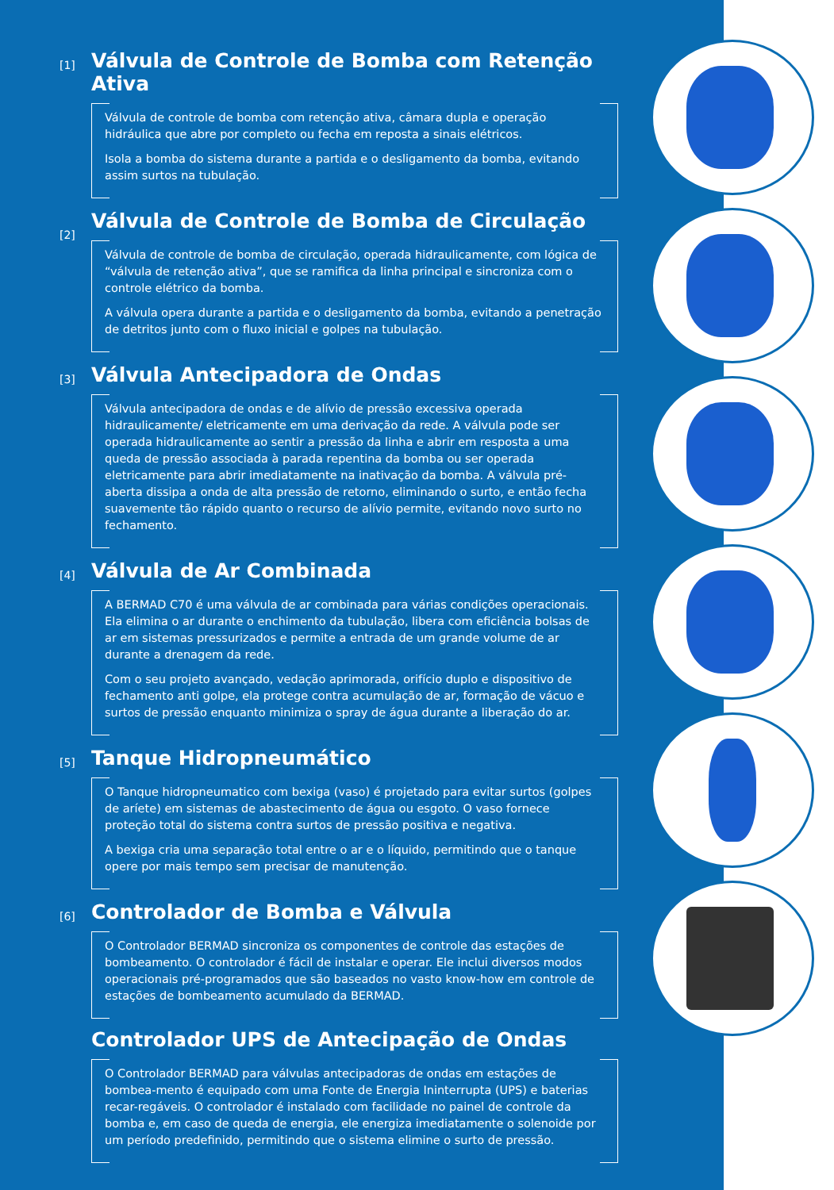[1]
Válvula de Controle de Bomba com Retenção Ativa
Válvula de controle de bomba com retenção ativa, câmara dupla e operação hidráulica que abre por completo ou fecha em reposta a sinais elétricos.
Isola a bomba do sistema durante a partida e o desligamento da bomba, evitando assim surtos na tubulação.
[2]
Válvula de Controle de Bomba de Circulação
Válvula de controle de bomba de circulação, operada hidraulicamente, com lógica de “válvula de retenção ativa”, que se ramifica da linha principal e sincroniza com o controle elétrico da bomba.
A válvula opera durante a partida e o desligamento da bomba, evitando a penetração de detritos junto com o fluxo inicial e golpes na tubulação.
[3]
Válvula Antecipadora de Ondas
Válvula antecipadora de ondas e de alívio de pressão excessiva operada hidraulicamente/ eletricamente em uma derivação da rede. A válvula pode ser operada hidraulicamente ao sentir a pressão da linha e abrir em resposta a uma queda de pressão associada à parada repentina da bomba ou ser operada eletricamente para abrir imediatamente na inativação da bomba. A válvula pré-aberta dissipa a onda de alta pressão de retorno, eliminando o surto, e então fecha suavemente tão rápido quanto o recurso de alívio permite, evitando novo surto no fechamento.
[4]
Válvula de Ar Combinada
A BERMAD C70 é uma válvula de ar combinada para várias condições operacionais. Ela elimina o ar durante o enchimento da tubulação, libera com eficiência bolsas de ar em sistemas pressurizados e permite a entrada de um grande volume de ar durante a drenagem da rede.
Com o seu projeto avançado, vedação aprimorada, orifício duplo e dispositivo de fechamento anti golpe, ela protege contra acumulação de ar, formação de vácuo e surtos de pressão enquanto minimiza o spray de água durante a liberação do ar.
[5]
Tanque Hidropneumático
O Tanque hidropneumatico com bexiga (vaso) é projetado para evitar surtos (golpes de aríete) em sistemas de abastecimento de água ou esgoto. O vaso fornece proteção total do sistema contra surtos de pressão positiva e negativa.
A bexiga cria uma separação total entre o ar e o líquido, permitindo que o tanque opere por mais tempo sem precisar de manutenção.
[6]
Controlador de Bomba e Válvula
O Controlador BERMAD sincroniza os componentes de controle das estações de bombeamento. O controlador é fácil de instalar e operar. Ele inclui diversos modos operacionais pré-programados que são baseados no vasto know-how em controle de estações de bombeamento acumulado da BERMAD.
Controlador UPS de Antecipação de Ondas
O Controlador BERMAD para válvulas antecipadoras de ondas em estações de bombea-mento é equipado com uma Fonte de Energia Ininterrupta (UPS) e baterias recar-regáveis. O controlador é instalado com facilidade no painel de controle da bomba e, em caso de queda de energia, ele energiza imediatamente o solenoide por um período predefinido, permitindo que o sistema elimine o surto de pressão.